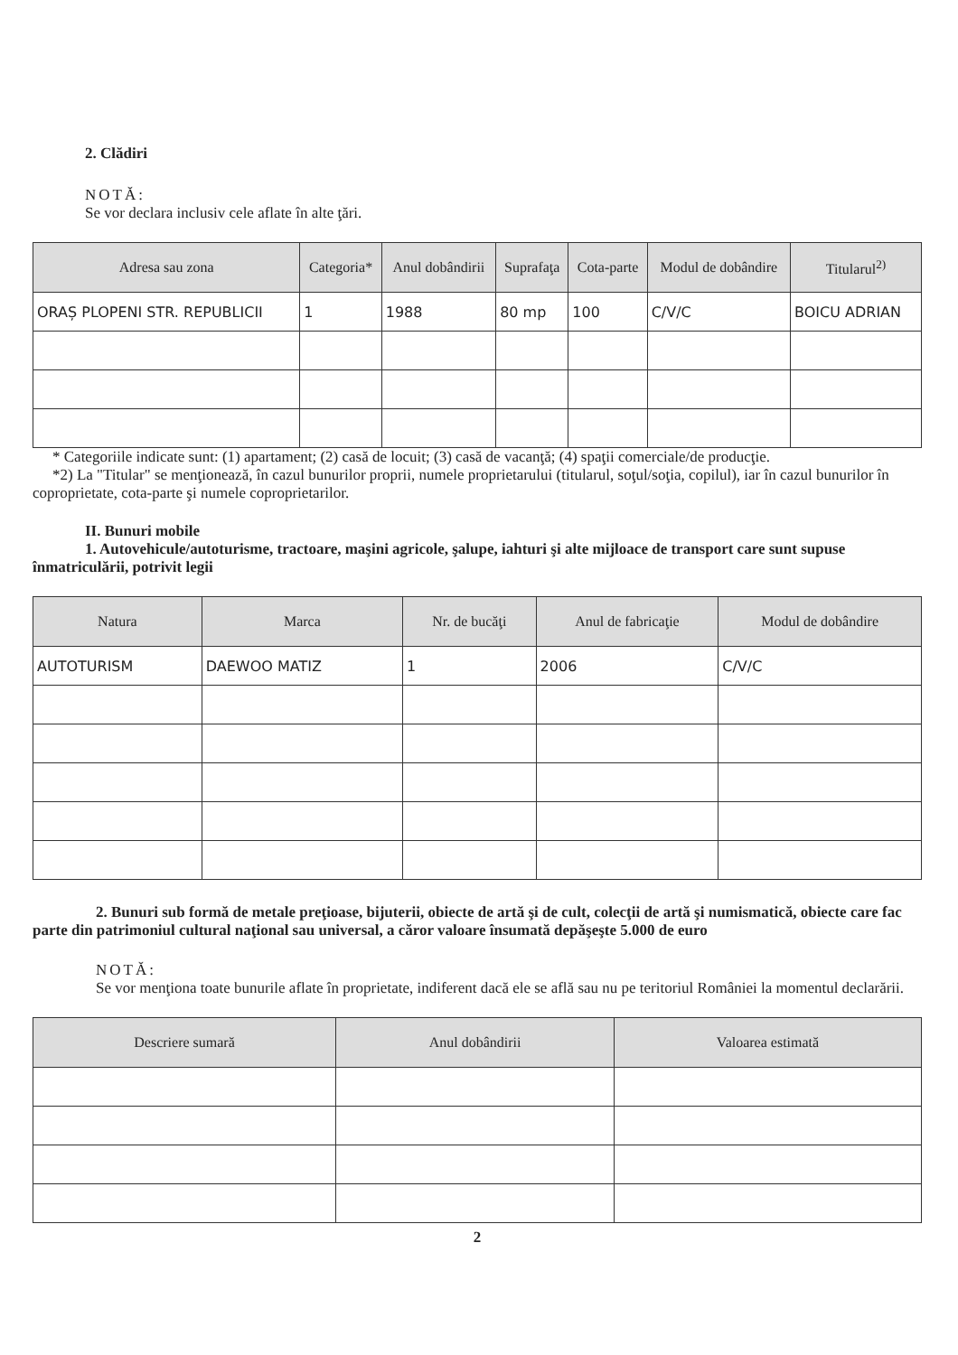2. Clădiri
NOTĂ:
Se vor declara inclusiv cele aflate în alte ţări.
| Adresa sau zona | Categoria* | Anul dobândirii | Suprafaţa | Cota-parte | Modul de dobândire | Titularul<sup>2)</sup> |
| --- | --- | --- | --- | --- | --- | --- |
| ORAȘ PLOPENI STR. REPUBLICII | 1 | 1988 | 80 mp | 100 | C/V/C | BOICU ADRIAN |
* Categoriile indicate sunt: (1) apartament; (2) casă de locuit; (3) casă de vacanţă; (4) spaţii comerciale/de producţie.
*2) La "Titular" se menţionează, în cazul bunurilor proprii, numele proprietarului (titularul, soţul/soţia, copilul), iar în cazul bunurilor în coproprietate, cota-parte şi numele coproprietarilor.
II. Bunuri mobile
1. Autovehicule/autoturisme, tractoare, maşini agricole, şalupe, iahturi şi alte mijloace de transport care sunt supuse înmatriculării, potrivit legii
| Natura | Marca | Nr. de bucăţi | Anul de fabricaţie | Modul de dobândire |
| --- | --- | --- | --- | --- |
| AUTOTURISM | DAEWOO MATIZ | 1 | 2006 | C/V/C |
2. Bunuri sub formă de metale preţioase, bijuterii, obiecte de artă şi de cult, colecţii de artă şi numismatică, obiecte care fac parte din patrimoniul cultural naţional sau universal, a căror valoare însumată depăşeşte 5.000 de euro
NOTĂ:
Se vor menţiona toate bunurile aflate în proprietate, indiferent dacă ele se află sau nu pe teritoriul României la momentul declarării.
| Descriere sumară | Anul dobândirii | Valoarea estimată |
| --- | --- | --- |
2